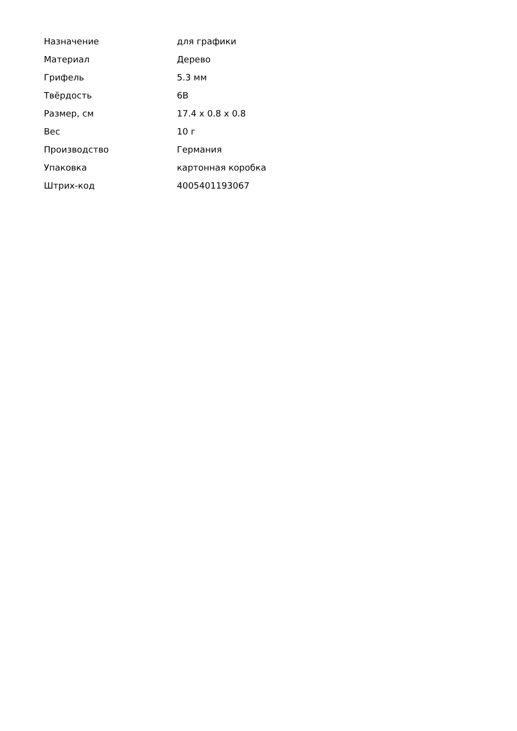| Назначение | для графики |
| Материал | Дерево |
| Грифель | 5.3 мм |
| Твёрдость | 6B |
| Размер, см | 17.4 x 0.8 x 0.8 |
| Вес | 10 г |
| Производство | Германия |
| Упаковка | картонная коробка |
| Штрих-код | 4005401193067 |